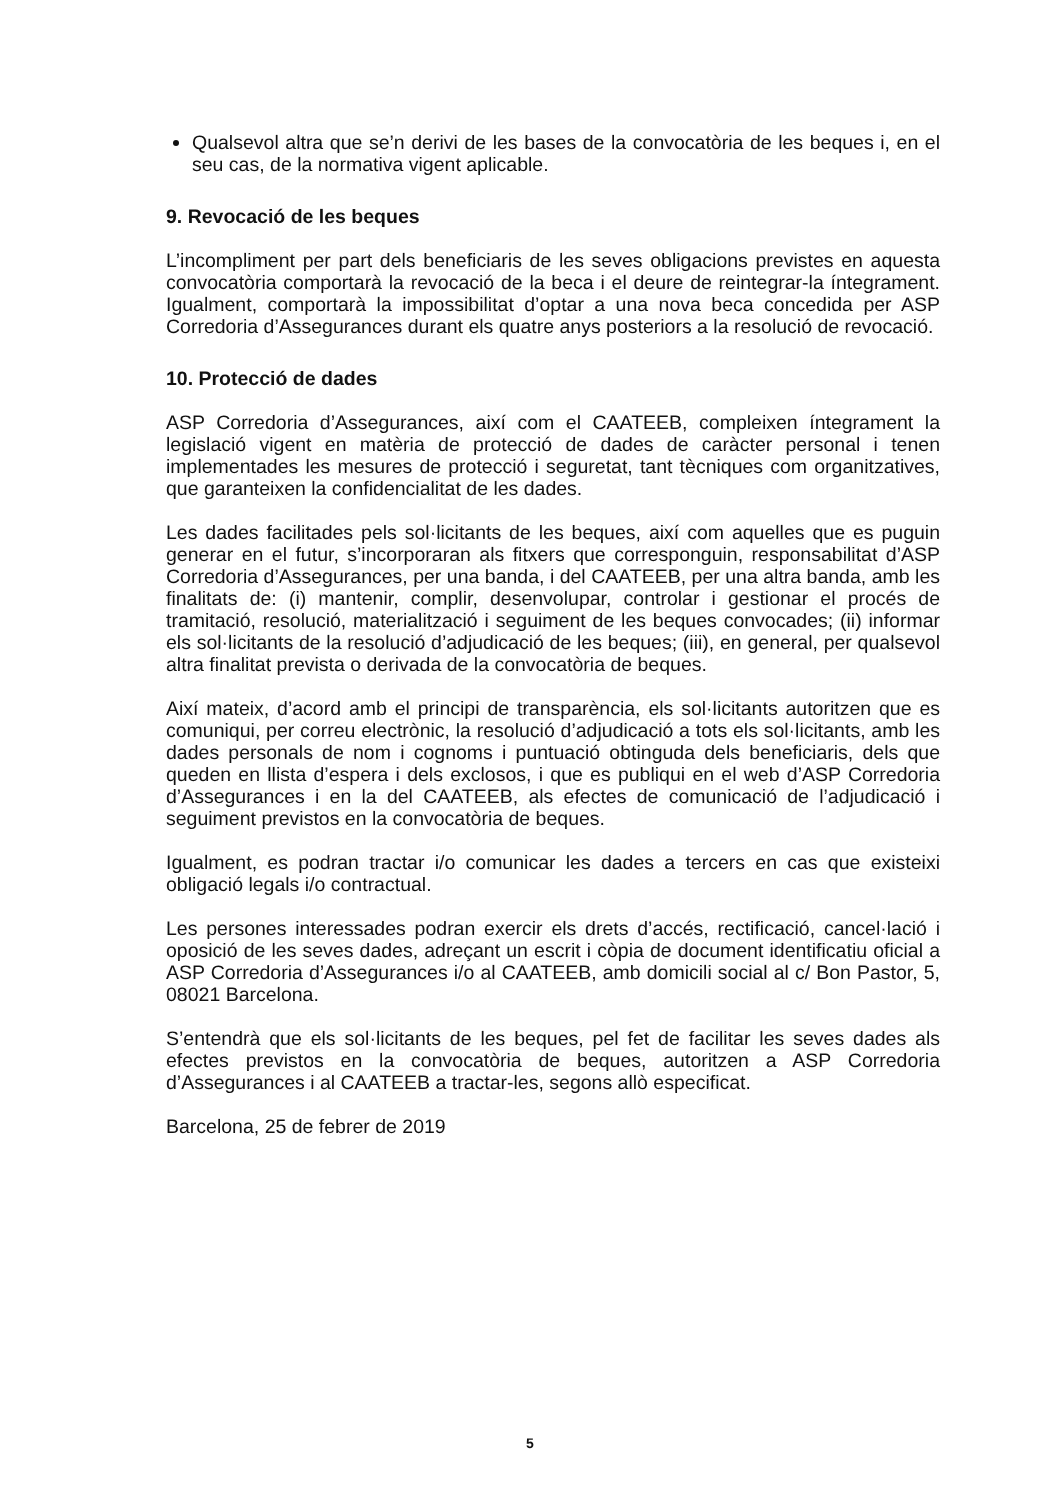Qualsevol altra que se’n derivi de les bases de la convocatòria de les beques i, en el seu cas, de la normativa vigent aplicable.
9. Revocació de les beques
L’incompliment per part dels beneficiaris de les seves obligacions previstes en aquesta convocatòria comportarà la revocació de la beca i el deure de reintegrar-la íntegrament. Igualment, comportarà la impossibilitat d’optar a una nova beca concedida per ASP Corredoria d’Assegurances durant els quatre anys posteriors a la resolució de revocació.
10. Protecció de dades
ASP Corredoria d’Assegurances, així com el CAATEEB, compleixen íntegrament la legislació vigent en matèria de protecció de dades de caràcter personal i tenen implementades les mesures de protecció i seguretat, tant tècniques com organitzatives, que garanteixen la confidencialitat de les dades.
Les dades facilitades pels sol·licitants de les beques, així com aquelles que es puguin generar en el futur, s’incorporaran als fitxers que corresponguin, responsabilitat d’ASP Corredoria d’Assegurances, per una banda, i del CAATEEB, per una altra banda, amb les finalitats de: (i) mantenir, complir, desenvolupar, controlar i gestionar el procés de tramitació, resolució, materialització i seguiment de les beques convocades; (ii) informar els sol·licitants de la resolució d’adjudicació de les beques; (iii), en general, per qualsevol altra finalitat prevista o derivada de la convocatòria de beques.
Així mateix, d’acord amb el principi de transparència, els sol·licitants autoritzen que es comuniqui, per correu electrònic, la resolució d’adjudicació a tots els sol·licitants, amb les dades personals de nom i cognoms i puntuació obtinguda dels beneficiaris, dels que queden en llista d’espera i dels exclosos, i que es publiqui en el web d’ASP Corredoria d’Assegurances i en la del CAATEEB, als efectes de comunicació de l’adjudicació i seguiment previstos en la convocatòria de beques.
Igualment, es podran tractar i/o comunicar les dades a tercers en cas que existeixi obligació legals i/o contractual.
Les persones interessades podran exercir els drets d’accés, rectificació, cancel·lació i oposició de les seves dades, adreçant un escrit i còpia de document identificatiu oficial a ASP Corredoria d’Assegurances i/o al CAATEEB, amb domicili social al c/ Bon Pastor, 5, 08021 Barcelona.
S’entendrà que els sol·licitants de les beques, pel fet de facilitar les seves dades als efectes previstos en la convocatòria de beques, autoritzen a ASP Corredoria d’Assegurances i al CAATEEB a tractar-les, segons allò especificat.
Barcelona, 25 de febrer de 2019
5